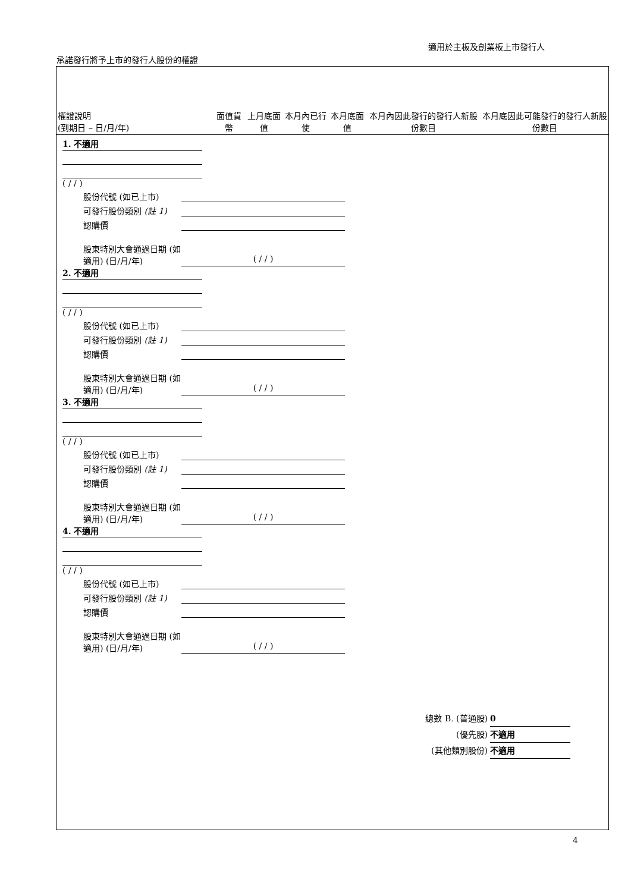適用於主板及創業板上市發行人
承諾發行將予上市的發行人股份的權證
| 權證說明 (到期日 – 日/月/年) | 面值貨幣 | 上月底面值 | 本月內已行使 | 本月底面值 | 本月內因此發行的發行人新股份數目 | 本月底因此可能發行的發行人新股份數目 |
| --- | --- | --- | --- | --- | --- | --- |
1. 不適用
( / / )
股份代號 (如已上市)
可發行股份類別 (註 1)
認購價
股東特別大會通過日期 (如適用) (日/月/年) ( / / )
2. 不適用
( / / )
股份代號 (如已上市)
可發行股份類別 (註 1)
認購價
股東特別大會通過日期 (如適用) (日/月/年) ( / / )
3. 不適用
( / / )
股份代號 (如已上市)
可發行股份類別 (註 1)
認購價
股東特別大會通過日期 (如適用) (日/月/年) ( / / )
4. 不適用
( / / )
股份代號 (如已上市)
可發行股份類別 (註 1)
認購價
股東特別大會通過日期 (如適用) (日/月/年) ( / / )
總數 B. (普通股) 0
(優先股) 不適用
(其他類別股份) 不適用
4